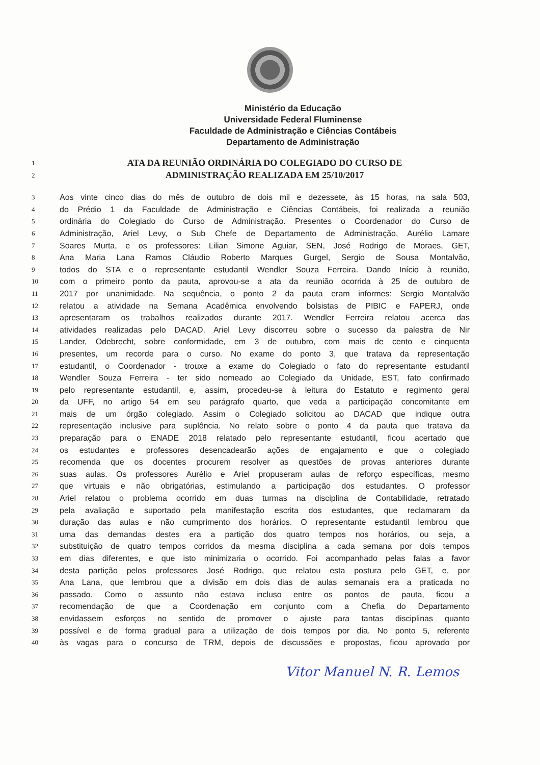Ministério da Educação
Universidade Federal Fluminense
Faculdade de Administração e Ciências Contábeis
Departamento de Administração
| 1 | ATA DA REUNIÃO ORDINÁRIA DO COLEGIADO DO CURSO DE |
| 2 | ADMINISTRAÇÃO REALIZADA EM 25/10/2017 |
| 3 | Aos vinte cinco dias do mês de outubro de dois mil e dezessete, às 15 horas, na sala 503, |
| 4 | do Prédio 1 da Faculdade de Administração e Ciências Contábeis, foi realizada a reunião |
| 5 | ordinária do Colegiado do Curso de Administração. Presentes o Coordenador do Curso de |
| 6 | Administração, Ariel Levy, o Sub Chefe de Departamento de Administração, Aurélio Lamare |
| 7 | Soares Murta, e os professores: Lilian Simone Aguiar, SEN, José Rodrigo de Moraes, GET, |
| 8 | Ana Maria Lana Ramos Cláudio Roberto Marques Gurgel, Sergio de Sousa Montalvão, |
| 9 | todos do STA e o representante estudantil Wendler Souza Ferreira. Dando Início à reunião, |
| 10 | com o primeiro ponto da pauta, aprovou-se a ata da reunião ocorrida à 25 de outubro de |
| 11 | 2017 por unanimidade. Na sequência, o ponto 2 da pauta eram informes: Sergio Montalvão |
| 12 | relatou a atividade na Semana Acadêmica envolvendo bolsistas de PIBIC e FAPERJ, onde |
| 13 | apresentaram os trabalhos realizados durante 2017. Wendler Ferreira relatou acerca das |
| 14 | atividades realizadas pelo DACAD. Ariel Levy discorreu sobre o sucesso da palestra de Nir |
| 15 | Lander, Odebrecht, sobre conformidade, em 3 de outubro, com mais de cento e cinquenta |
| 16 | presentes, um recorde para o curso. No exame do ponto 3, que tratava da representação |
| 17 | estudantil, o Coordenador - trouxe a exame do Colegiado o fato do representante estudantil |
| 18 | Wendler Souza Ferreira - ter sido nomeado ao Colegiado da Unidade, EST, fato confirmado |
| 19 | pelo representante estudantil, e, assim, procedeu-se à leitura do Estatuto e regimento geral |
| 20 | da UFF, no artigo 54 em seu parágrafo quarto, que veda a participação concomitante em |
| 21 | mais de um órgão colegiado. Assim o Colegiado solicitou ao DACAD que indique outra |
| 22 | representação inclusive para suplência. No relato sobre o ponto 4 da pauta que tratava da |
| 23 | preparação para o ENADE 2018 relatado pelo representante estudantil, ficou acertado que |
| 24 | os estudantes e professores desencadearão ações de engajamento e que o colegiado |
| 25 | recomenda que os docentes procurem resolver as questões de provas anteriores durante |
| 26 | suas aulas. Os professores Aurélio e Ariel propuseram aulas de reforço específicas, mesmo |
| 27 | que virtuais e não obrigatórias, estimulando a participação dos estudantes. O professor |
| 28 | Ariel relatou o problema ocorrido em duas turmas na disciplina de Contabilidade, retratado |
| 29 | pela avaliação e suportado pela manifestação escrita dos estudantes, que reclamaram da |
| 30 | duração das aulas e não cumprimento dos horários. O representante estudantil lembrou que |
| 31 | uma das demandas destes era a partição dos quatro tempos nos horários, ou seja, a |
| 32 | substituição de quatro tempos corridos da mesma disciplina a cada semana por dois tempos |
| 33 | em dias diferentes, e que isto minimizaria o ocorrido. Foi acompanhado pelas falas a favor |
| 34 | desta partição pelos professores José Rodrigo, que relatou esta postura pelo GET, e, por |
| 35 | Ana Lana, que lembrou que a divisão em dois dias de aulas semanais era a praticada no |
| 36 | passado. Como o assunto não estava incluso entre os pontos de pauta, ficou a |
| 37 | recomendação de que a Coordenação em conjunto com a Chefia do Departamento |
| 38 | envidassem esforços no sentido de promover o ajuste para tantas disciplinas quanto |
| 39 | possível e de forma gradual para a utilização de dois tempos por dia. No ponto 5, referente |
| 40 | às vagas para o concurso de TRM, depois de discussões e propostas, ficou aprovado por |
Vitor Manuel N. R. Lemos